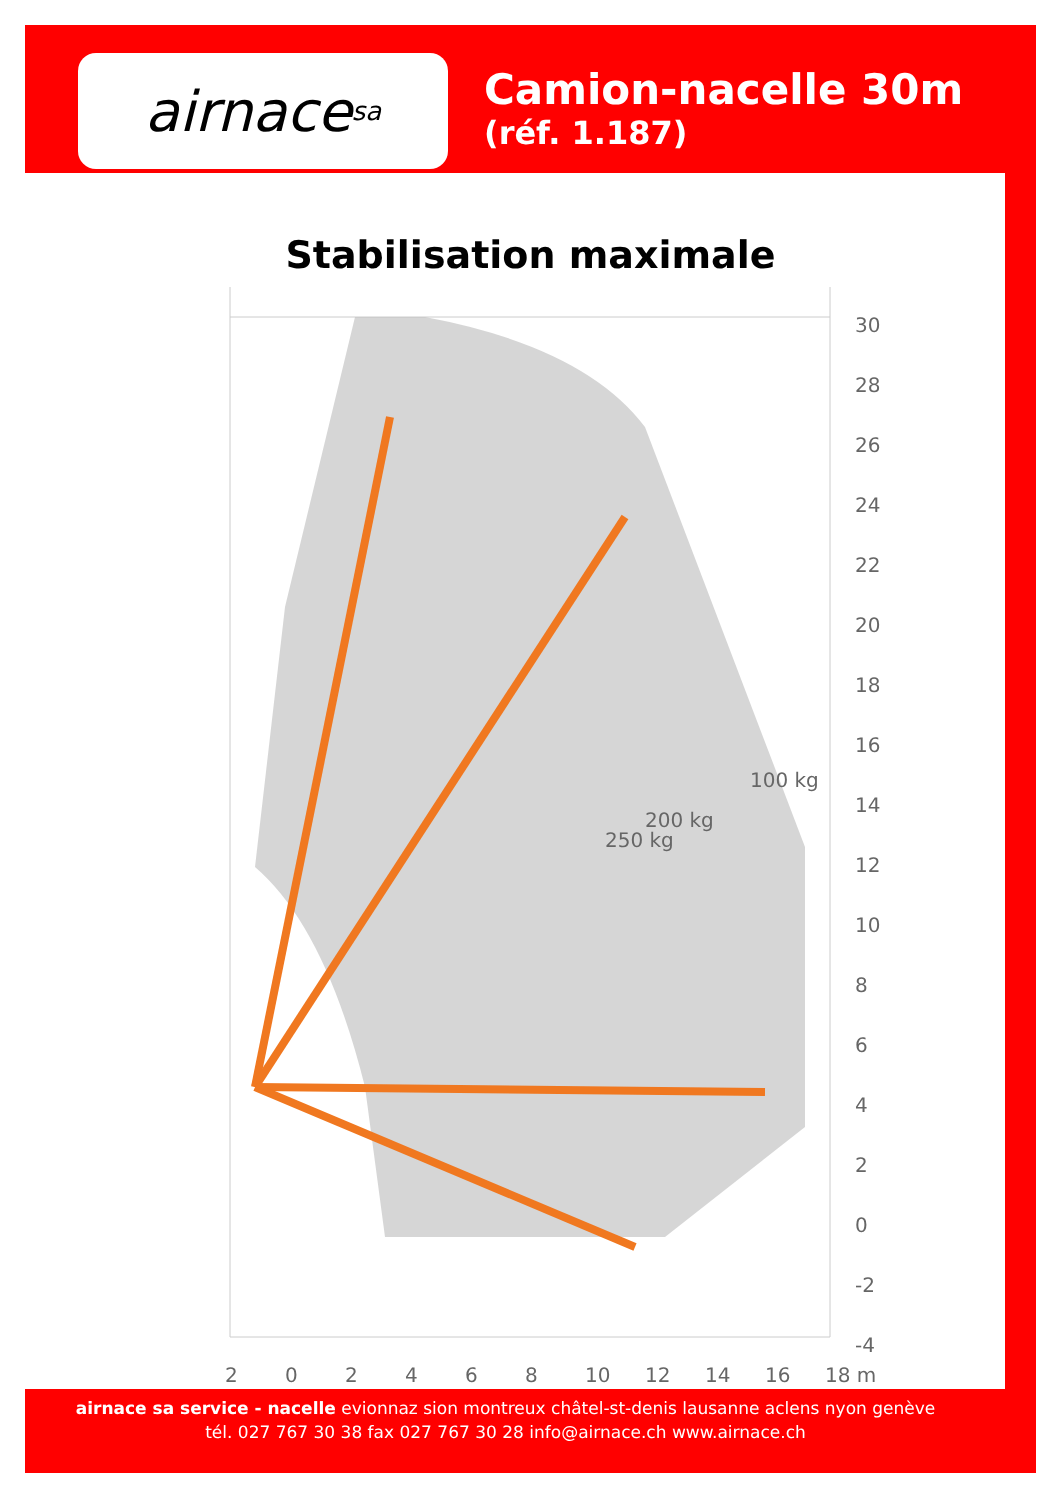airnace sa
Camion-nacelle 30m
(réf. 1.187)
Stabilisation maximale
30
28
26
24
22
20
18
16
14
12
10
8
6
4
2
0
-2
-4
2
0
2
4
6
8
10
12
14
16
18 m
250 kg
200 kg
100 kg
airnace sa service - nacelle evionnaz sion montreux châtel-st-denis lausanne aclens nyon genève
tél. 027 767 30 38 fax 027 767 30 28 info@airnace.ch www.airnace.ch